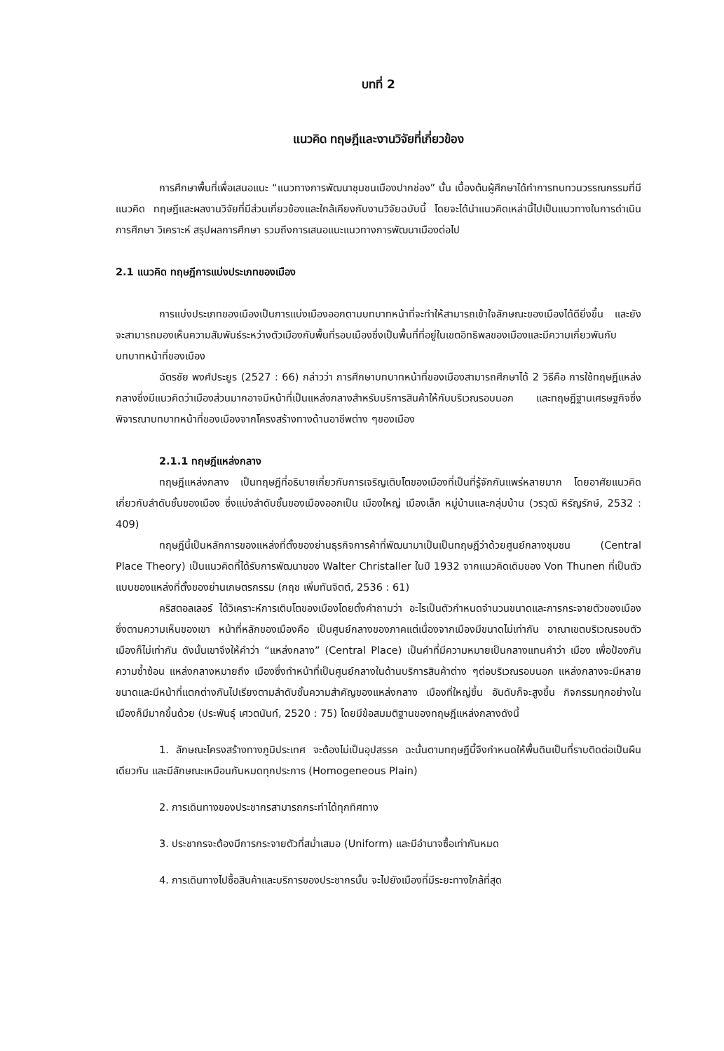บทที่ 2
แนวคิด ทฤษฎีและงานวิจัยที่เกี่ยวข้อง
การศึกษาพื้นที่เพื่อเสนอแนะ “แนวทางการพัฒนาชุมชนเมืองปากช่อง” นั้น เบื้องต้นผู้ศึกษาได้ทำการทบทวนวรรณกรรมที่มีแนวคิด ทฤษฎีและผลงานวิจัยที่มีส่วนเกี่ยวข้องและใกล้เคียงกับงานวิจัยฉบับนี้ โดยจะได้นำแนวคิดเหล่านี้ไปเป็นแนวทางในการดำเนินการศึกษา วิเคราะห์ สรุปผลการศึกษา รวมถึงการเสนอแนะแนวทางการพัฒนาเมืองต่อไป
2.1 แนวคิด ทฤษฎีการแบ่งประเภทของเมือง
การแบ่งประเภทของเมืองเป็นการแบ่งเมืองออกตามบทบาทหน้าที่จะทำให้สามารถเข้าใจลักษณะของเมืองได้ดียิ่งขึ้น และยังจะสามารถมองเห็นความสัมพันธ์ระหว่างตัวเมืองกับพื้นที่รอบเมืองซึ่งเป็นพื้นที่ที่อยู่ในเขตอิทธิพลของเมืองและมีความเกี่ยวพันกับบทบาทหน้าที่ของเมือง
ฉัตรชัย พงศ์ประยูร (2527 : 66) กล่าวว่า การศึกษาบทบาทหน้าที่ของเมืองสามารถศึกษาได้ 2 วิธีคือ การใช้ทฤษฎีแหล่งกลางซึ่งมีแนวคิดว่าเมืองส่วนมากอาจมีหน้าที่เป็นแหล่งกลางสำหรับบริการสินค้าให้กับบริเวณรอบนอก และทฤษฎีฐานเศรษฐกิจซึ่งพิจารณาบทบาทหน้าที่ของเมืองจากโครงสร้างทางด้านอาชีพต่าง ๆของเมือง
2.1.1 ทฤษฎีแหล่งกลาง
ทฤษฎีแหล่งกลาง เป็นทฤษฎีที่อธิบายเกี่ยวกับการเจริญเติบโตของเมืองที่เป็นที่รู้จักกันแพร่หลายมาก โดยอาศัยแนวคิดเกี่ยวกับลำดับชั้นของเมือง ซึ่งแบ่งลำดับชั้นของเมืองออกเป็น เมืองใหญ่ เมืองเล็ก หมู่บ้านและกลุ่มบ้าน (วรวุฒิ หิรัญรักษ์, 2532 : 409)
ทฤษฎีนี้เป็นหลักการของแหล่งที่ตั้งของย่านธุรกิจการค้าที่พัฒนามาเป็นเป็นทฤษฎีว่าด้วยศูนย์กลางชุมชน (Central Place Theory) เป็นแนวคิดที่ได้รับการพัฒนาของ Walter Christaller ในปี 1932 จากแนวคิดเดิมของ Von Thunen ที่เป็นตัวแบบของแหล่งที่ตั้งของย่านเกษตรกรรม (กฤช เพิ่มทันจิตต์, 2536 : 61)
คริสตอลเลอร์ ได้วิเคราะห์การเติบโตของเมืองโดยตั้งคำถามว่า อะไรเป็นตัวกำหนดจำนวนขนาดและการกระจายตัวของเมือง ซึ่งตามความเห็นของเขา หน้าที่หลักของเมืองคือ เป็นศูนย์กลางของภาคแต่เนื่องจากเมืองมีขนาดไม่เท่ากัน อาณาเขตบริเวณรอบตัวเมืองก็ไม่เท่ากัน ดังนั้นเขาจึงให้คำว่า “แหล่งกลาง” (Central Place) เป็นคำที่มีความหมายเป็นกลางแทนคำว่า เมือง เพื่อป้องกันความซ้ำซ้อน แหล่งกลางหมายถึง เมืองซึ่งทำหน้าที่เป็นศูนย์กลางในด้านบริการสินค้าต่าง ๆต่อบริเวณรอบนอก แหล่งกลางจะมีหลายขนาดและมีหน้าที่แตกต่างกันไปเรียงตามลำดับชั้นความสำคัญของแหล่งกลาง เมืองที่ใหญ่ขึ้น อันดับก็จะสูงขึ้น กิจกรรมทุกอย่างในเมืองก็มีมากขึ้นด้วย (ประพันธุ์ เศวตนันท์, 2520 : 75) โดยมีข้อสมมติฐานของทฤษฎีแหล่งกลางดังนี้
1. ลักษณะโครงสร้างทางภูมิประเทศ จะต้องไม่เป็นอุปสรรค ฉะนั้นตามทฤษฎีนี้จึงกำหนดให้พื้นดินเป็นที่ราบติดต่อเป็นผืนเดียวกัน และมีลักษณะเหมือนกันหมดทุกประการ (Homogeneous Plain)
2. การเดินทางของประชากรสามารถกระทำได้ทุกทิศทาง
3. ประชากรจะต้องมีการกระจายตัวที่สม่ำเสมอ (Uniform) และมีอำนาจซื้อเท่ากันหมด
4. การเดินทางไปซื้อสินค้าและบริการของประชากรนั้น จะไปยังเมืองที่มีระยะทางใกล้ที่สุด